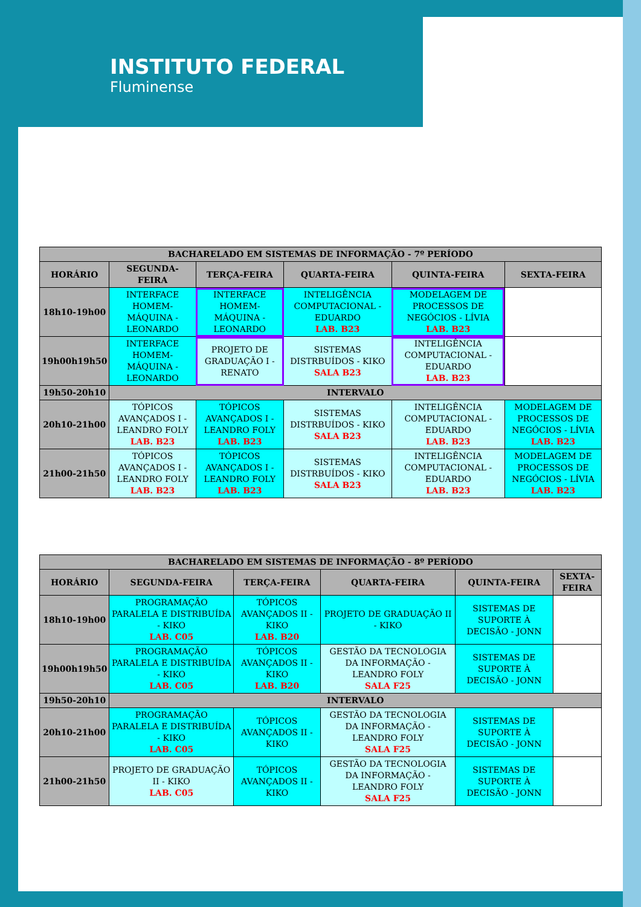INSTITUTO FEDERAL
Fluminense
| BACHARELADO EM SISTEMAS DE INFORMAÇÃO - 7º PERÍODO | | | | | |
| --- | --- | --- | --- | --- | --- |
| HORÁRIO | SEGUNDA-FEIRA | TERÇA-FEIRA | QUARTA-FEIRA | QUINTA-FEIRA | SEXTA-FEIRA |
| 18h10-19h00 | INTERFACE HOMEM-MÁQUINA - LEONARDO | INTERFACE HOMEM-MÁQUINA - LEONARDO | INTELIGÊNCIA COMPUTACIONAL - EDUARDO LAB. B23 | MODELAGEM DE PROCESSOS DE NEGÓCIOS - LÍVIA LAB. B23 | |
| 19h00h19h50 | INTERFACE HOMEM-MÁQUINA - LEONARDO | PROJETO DE GRADUAÇÃO I - RENATO | SISTEMAS DISTRBUÍDOS - KIKO SALA B23 | INTELIGÊNCIA COMPUTACIONAL - EDUARDO LAB. B23 | |
| 19h50-20h10 | INTERVALO | | | | |
| 20h10-21h00 | TÓPICOS AVANÇADOS I - LEANDRO FOLY LAB. B23 | TÓPICOS AVANÇADOS I - LEANDRO FOLY LAB. B23 | SISTEMAS DISTRBUÍDOS - KIKO SALA B23 | INTELIGÊNCIA COMPUTACIONAL - EDUARDO LAB. B23 | MODELAGEM DE PROCESSOS DE NEGÓCIOS - LÍVIA LAB. B23 |
| 21h00-21h50 | TÓPICOS AVANÇADOS I - LEANDRO FOLY LAB. B23 | TÓPICOS AVANÇADOS I - LEANDRO FOLY LAB. B23 | SISTEMAS DISTRBUÍDOS - KIKO SALA B23 | INTELIGÊNCIA COMPUTACIONAL - EDUARDO LAB. B23 | MODELAGEM DE PROCESSOS DE NEGÓCIOS - LÍVIA LAB. B23 |
| BACHARELADO EM SISTEMAS DE INFORMAÇÃO - 8º PERÍODO | | | | | |
| --- | --- | --- | --- | --- | --- |
| HORÁRIO | SEGUNDA-FEIRA | TERÇA-FEIRA | QUARTA-FEIRA | QUINTA-FEIRA | SEXTA-FEIRA |
| 18h10-19h00 | PROGRAMAÇÃO PARALELA E DISTRIBUÍDA - KIKO LAB. C05 | TÓPICOS AVANÇADOS II - KIKO LAB. B20 | PROJETO DE GRADUAÇÃO II - KIKO | SISTEMAS DE SUPORTE À DECISÃO - JONN | |
| 19h00h19h50 | PROGRAMAÇÃO PARALELA E DISTRIBUÍDA - KIKO LAB. C05 | TÓPICOS AVANÇADOS II - KIKO LAB. B20 | GESTÃO DA TECNOLOGIA DA INFORMAÇÃO - LEANDRO FOLY SALA F25 | SISTEMAS DE SUPORTE À DECISÃO - JONN | |
| 19h50-20h10 | INTERVALO | | | | |
| 20h10-21h00 | PROGRAMAÇÃO PARALELA E DISTRIBUÍDA - KIKO LAB. C05 | TÓPICOS AVANÇADOS II - KIKO | GESTÃO DA TECNOLOGIA DA INFORMAÇÃO - LEANDRO FOLY SALA F25 | SISTEMAS DE SUPORTE À DECISÃO - JONN | |
| 21h00-21h50 | PROJETO DE GRADUAÇÃO II - KIKO LAB. C05 | TÓPICOS AVANÇADOS II - KIKO | GESTÃO DA TECNOLOGIA DA INFORMAÇÃO - LEANDRO FOLY SALA F25 | SISTEMAS DE SUPORTE À DECISÃO - JONN | |